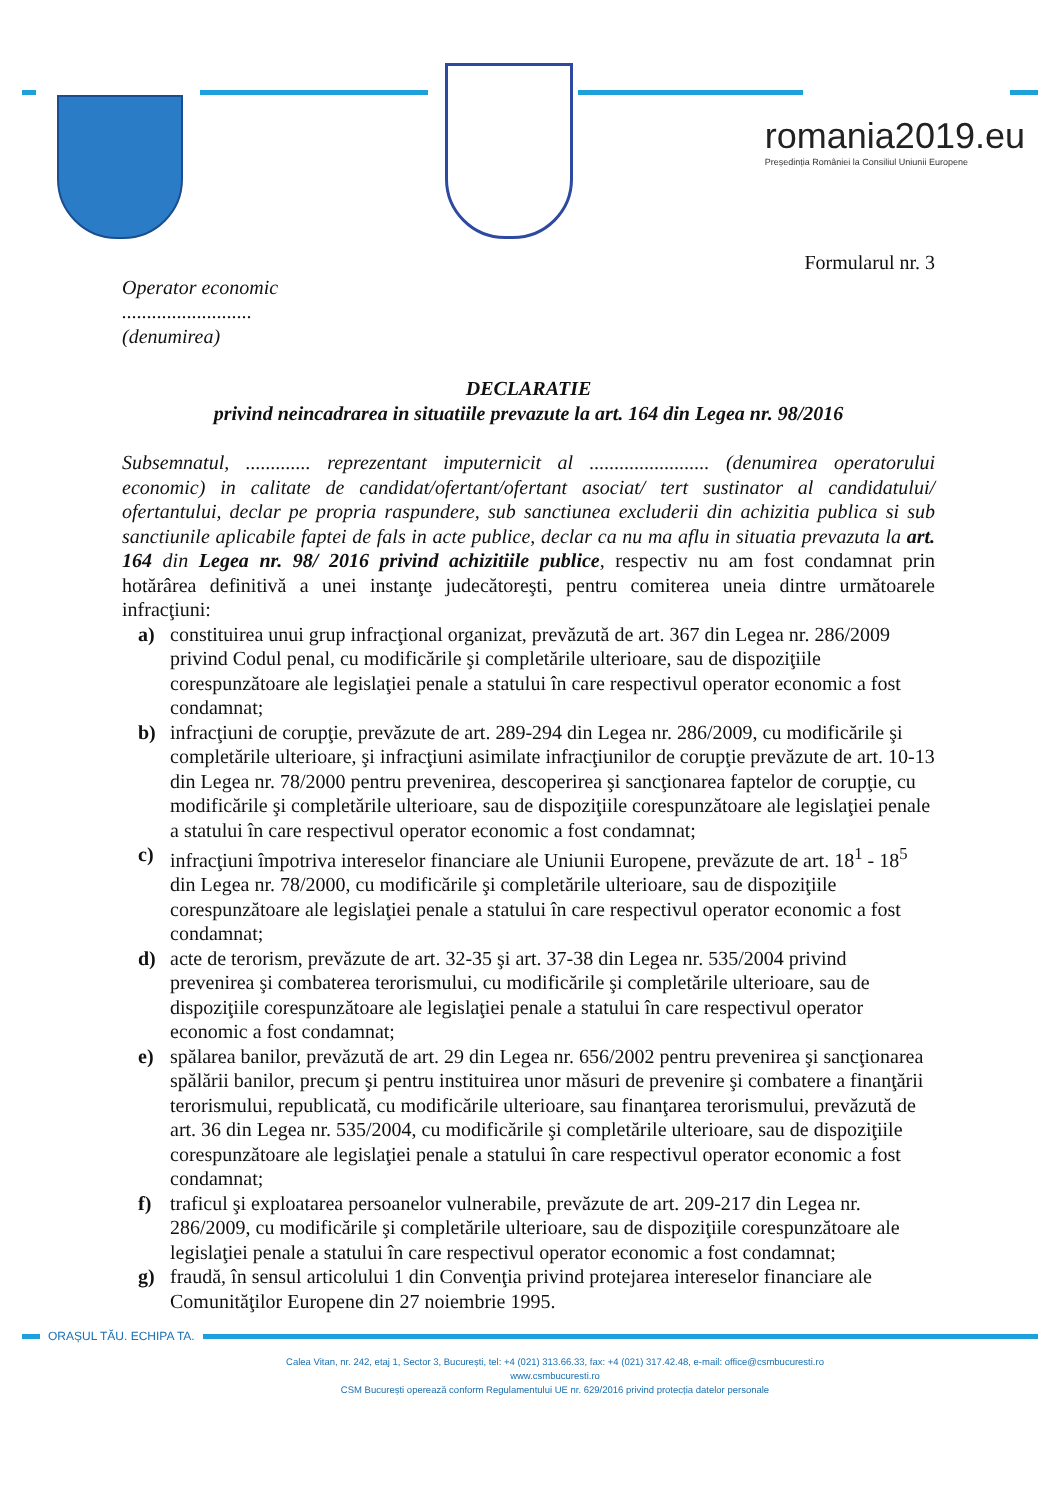romania2019.eu
Președinția României la Consiliul Uniunii Europene
Formularul nr. 3
Operator economic
..........................
(denumirea)
DECLARATIE
privind neincadrarea in situatiile prevazute la art. 164 din Legea nr. 98/2016
Subsemnatul, ............. reprezentant imputernicit al ........................ (denumirea operatorului economic) in calitate de candidat/ofertant/ofertant asociat/ tert sustinator al candidatului/ ofertantului, declar pe propria raspundere, sub sanctiunea excluderii din achizitia publica si sub sanctiunile aplicabile faptei de fals in acte publice, declar ca nu ma aflu in situatia prevazuta la art. 164 din Legea nr. 98/ 2016 privind achizitiile publice, respectiv nu am fost condamnat prin hotărârea definitivă a unei instanţe judecătoreşti, pentru comiterea uneia dintre următoarele infracţiuni:
a) constituirea unui grup infracţional organizat, prevăzută de art. 367 din Legea nr. 286/2009 privind Codul penal, cu modificările şi completările ulterioare, sau de dispoziţiile corespunzătoare ale legislaţiei penale a statului în care respectivul operator economic a fost condamnat;
b) infracţiuni de corupţie, prevăzute de art. 289-294 din Legea nr. 286/2009, cu modificările şi completările ulterioare, şi infracţiuni asimilate infracţiunilor de corupţie prevăzute de art. 10-13 din Legea nr. 78/2000 pentru prevenirea, descoperirea şi sancţionarea faptelor de corupţie, cu modificările şi completările ulterioare, sau de dispoziţiile corespunzătoare ale legislaţiei penale a statului în care respectivul operator economic a fost condamnat;
c) infracţiuni împotriva intereselor financiare ale Uniunii Europene, prevăzute de art. 18<sup>1</sup> - 18<sup>5</sup> din Legea nr. 78/2000, cu modificările şi completările ulterioare, sau de dispoziţiile corespunzătoare ale legislaţiei penale a statului în care respectivul operator economic a fost condamnat;
d) acte de terorism, prevăzute de art. 32-35 şi art. 37-38 din Legea nr. 535/2004 privind prevenirea şi combaterea terorismului, cu modificările şi completările ulterioare, sau de dispoziţiile corespunzătoare ale legislaţiei penale a statului în care respectivul operator economic a fost condamnat;
e) spălarea banilor, prevăzută de art. 29 din Legea nr. 656/2002 pentru prevenirea şi sancţionarea spălării banilor, precum şi pentru instituirea unor măsuri de prevenire şi combatere a finanţării terorismului, republicată, cu modificările ulterioare, sau finanţarea terorismului, prevăzută de art. 36 din Legea nr. 535/2004, cu modificările şi completările ulterioare, sau de dispoziţiile corespunzătoare ale legislaţiei penale a statului în care respectivul operator economic a fost condamnat;
f) traficul şi exploatarea persoanelor vulnerabile, prevăzute de art. 209-217 din Legea nr. 286/2009, cu modificările şi completările ulterioare, sau de dispoziţiile corespunzătoare ale legislaţiei penale a statului în care respectivul operator economic a fost condamnat;
g) fraudă, în sensul articolului 1 din Convenţia privind protejarea intereselor financiare ale Comunităţilor Europene din 27 noiembrie 1995.
ORAȘUL TĂU. ECHIPA TA.
Calea Vitan, nr. 242, etaj 1, Sector 3, București, tel: +4 (021) 313.66.33, fax: +4 (021) 317.42.48, e-mail: office@csmbucuresti.ro
www.csmbucuresti.ro
CSM București operează conform Regulamentului UE nr. 629/2016 privind protecția datelor personale